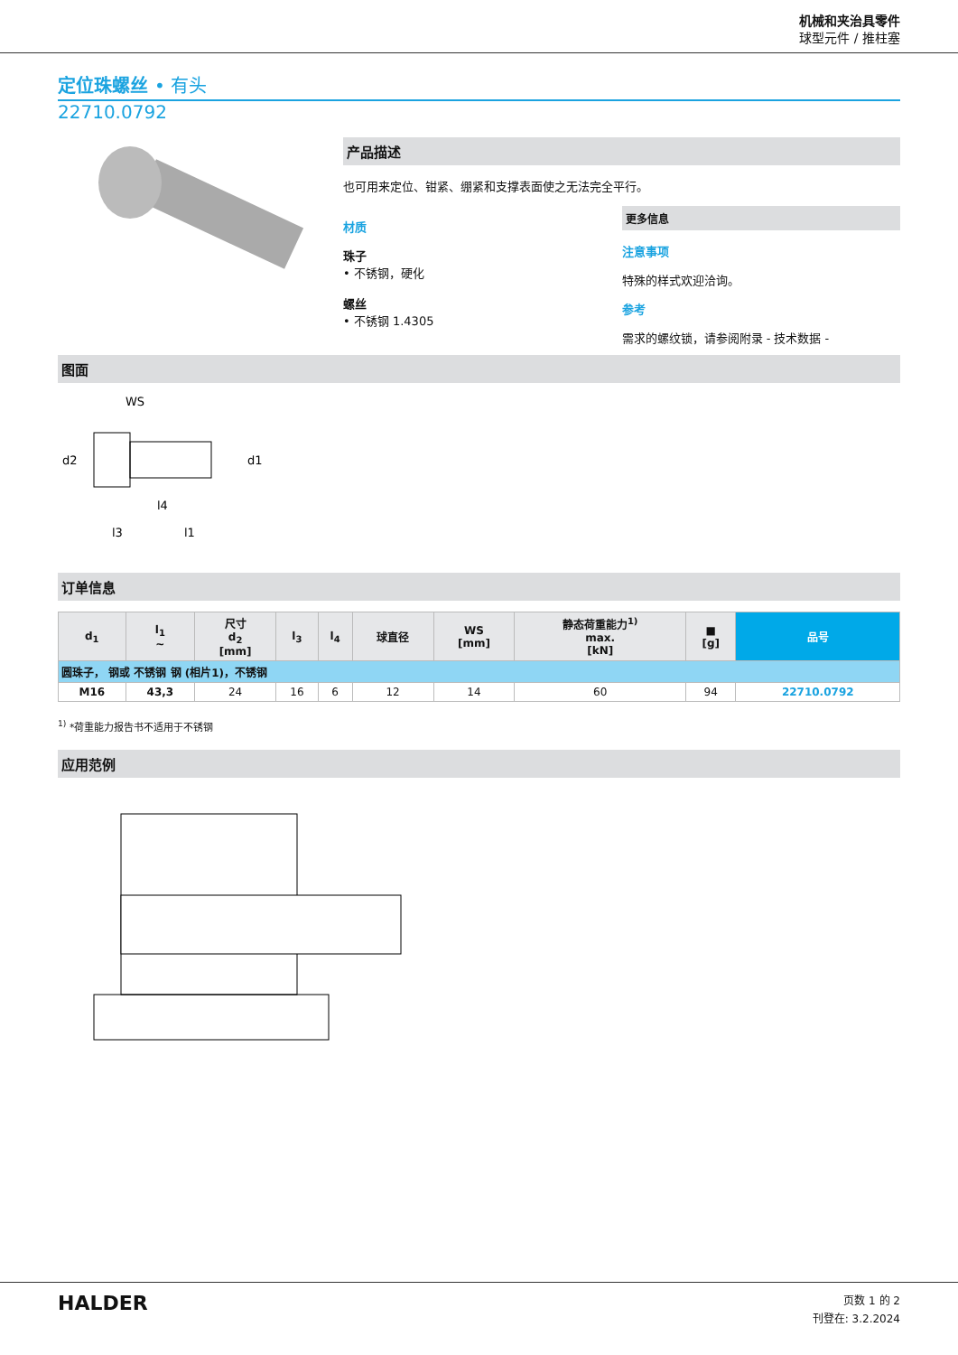机械和夹治具零件
球型元件 / 推柱塞
定位珠螺丝 • 有头
22710.0792
产品描述
也可用来定位、钳紧、绷紧和支撑表面使之无法完全平行。
材质
珠子
• 不锈钢，硬化
螺丝
• 不锈钢 1.4305
更多信息
注意事项
特殊的样式欢迎洽询。
参考
需求的螺纹锁，请参阅附录 - 技术数据 -
图面
WS
d2
d1
l4
l3
l1
订单信息
| d<sub>1</sub> | l<sub>1</sub> ~ | 尺寸 d<sub>2</sub> [mm] | l<sub>3</sub> | l<sub>4</sub> | 球直径 | WS [mm] | 静态荷重能力<sup>1)</sup> max. [kN] | ■ [g] | 品号 |
| --- | --- | --- | --- | --- | --- | --- | --- | --- | --- |
| 圆珠子， 钢或 不锈钢 钢 (相片1)，不锈钢 | | | | | | | | | |
| M16 | 43,3 | 24 | 16 | 6 | 12 | 14 | 60 | 94 | 22710.0792 |
<sup>1)</sup> *荷重能力报告书不适用于不锈钢
应用范例
HALDER
页数 1 的 2
刊登在: 3.2.2024